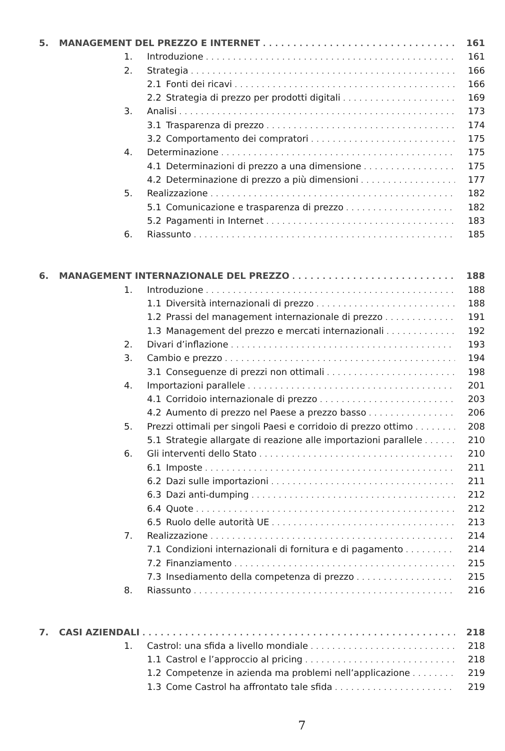5. MANAGEMENT DEL PREZZO E INTERNET 161
1. Introduzione 161
2. Strategia 166
2.1 Fonti dei ricavi 166
2.2 Strategia di prezzo per prodotti digitali 169
3. Analisi 173
3.1 Trasparenza di prezzo 174
3.2 Comportamento dei compratori 175
4. Determinazione 175
4.1 Determinazioni di prezzo a una dimensione 175
4.2 Determinazione di prezzo a più dimensioni 177
5. Realizzazione 182
5.1 Comunicazione e trasparenza di prezzo 182
5.2 Pagamenti in Internet 183
6. Riassunto 185
6. MANAGEMENT INTERNAZIONALE DEL PREZZO 188
1. Introduzione 188
1.1 Diversità internazionali di prezzo 188
1.2 Prassi del management internazionale di prezzo 191
1.3 Management del prezzo e mercati internazionali 192
2. Divari d’inflazione 193
3. Cambio e prezzo 194
3.1 Conseguenze di prezzi non ottimali 198
4. Importazioni parallele 201
4.1 Corridoio internazionale di prezzo 203
4.2 Aumento di prezzo nel Paese a prezzo basso 206
5. Prezzi ottimali per singoli Paesi e corridoio di prezzo ottimo 208
5.1 Strategie allargate di reazione alle importazioni parallele 210
6. Gli interventi dello Stato 210
6.1 Imposte 211
6.2 Dazi sulle importazioni 211
6.3 Dazi anti-dumping 212
6.4 Quote 212
6.5 Ruolo delle autorità UE 213
7. Realizzazione 214
7.1 Condizioni internazionali di fornitura e di pagamento 214
7.2 Finanziamento 215
7.3 Insediamento della competenza di prezzo 215
8. Riassunto 216
7. CASI AZIENDALI 218
1. Castrol: una sfida a livello mondiale 218
1.1 Castrol e l’approccio al pricing 218
1.2 Competenze in azienda ma problemi nell’applicazione 219
1.3 Come Castrol ha affrontato tale sfida 219
7